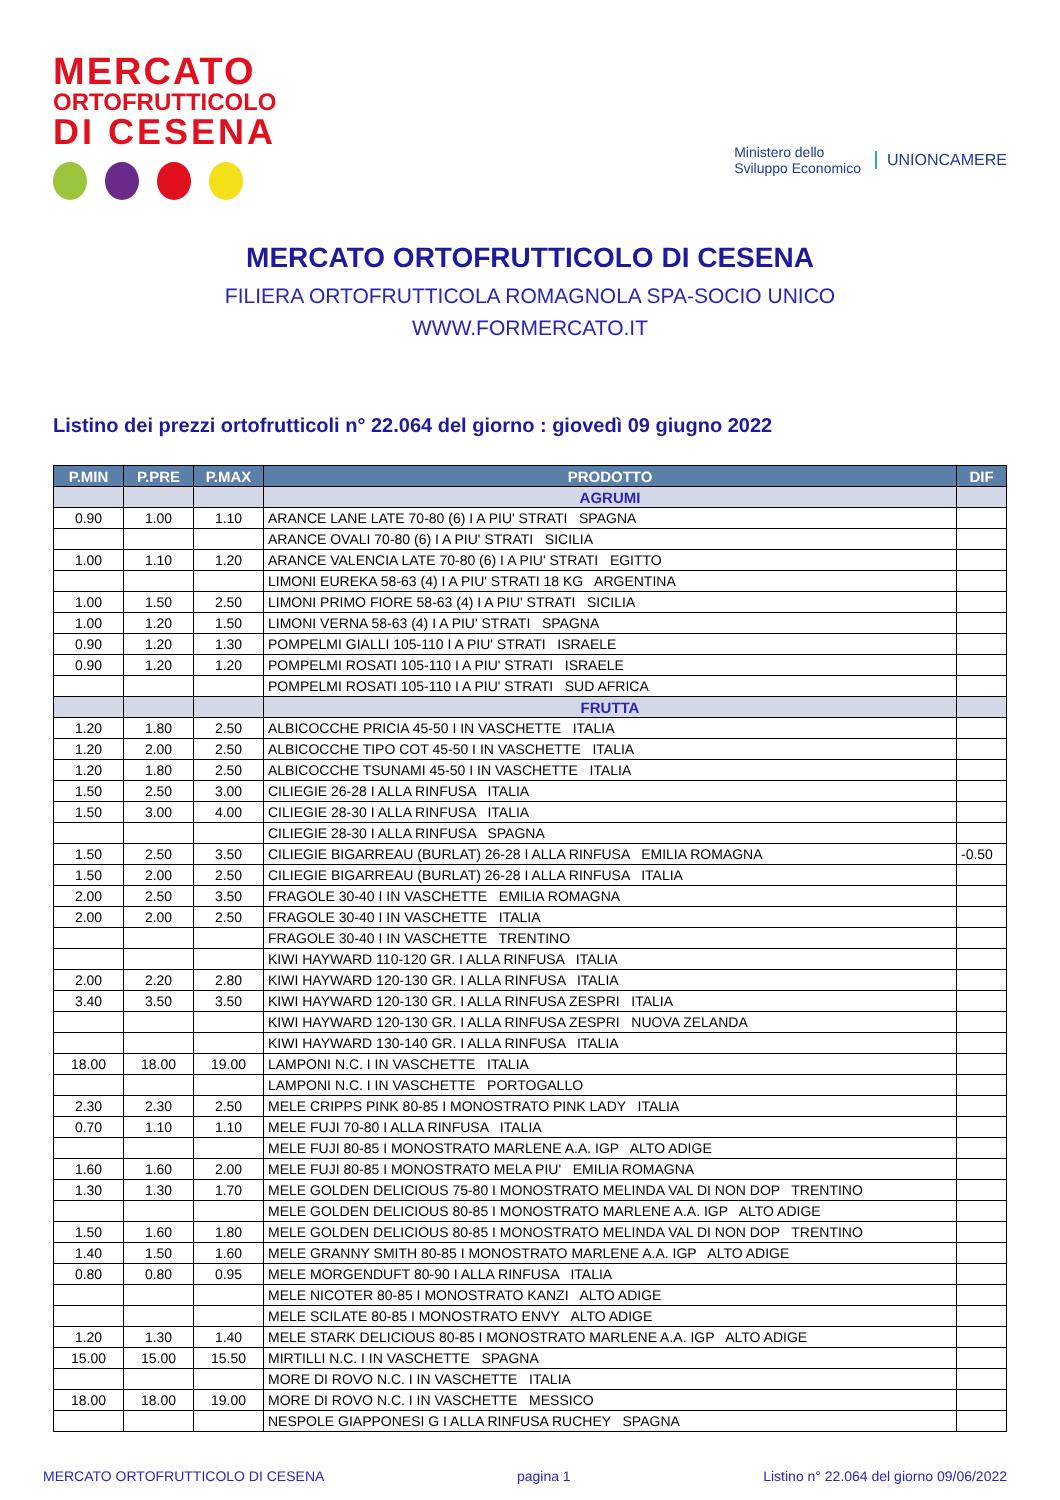MERCATO
ORTOFRUTTICOLO
DI CESENA
Ministero dello
Sviluppo Economico
UNIONCAMERE
MERCATO ORTOFRUTTICOLO DI CESENA
FILIERA ORTOFRUTTICOLA ROMAGNOLA SPA-SOCIO UNICO
WWW.FORMERCATO.IT
Listino dei prezzi ortofrutticoli n° 22.064 del giorno : giovedì 09 giugno 2022
| P.MIN | P.PRE | P.MAX | PRODOTTO | DIF |
| --- | --- | --- | --- | --- |
| | | | AGRUMI | |
| 0.90 | 1.00 | 1.10 | ARANCE LANE LATE 70-80 (6) I A PIU' STRATI SPAGNA | |
| | | | ARANCE OVALI 70-80 (6) I A PIU' STRATI SICILIA | |
| 1.00 | 1.10 | 1.20 | ARANCE VALENCIA LATE 70-80 (6) I A PIU' STRATI EGITTO | |
| | | | LIMONI EUREKA 58-63 (4) I A PIU' STRATI 18 KG ARGENTINA | |
| 1.00 | 1.50 | 2.50 | LIMONI PRIMO FIORE 58-63 (4) I A PIU' STRATI SICILIA | |
| 1.00 | 1.20 | 1.50 | LIMONI VERNA 58-63 (4) I A PIU' STRATI SPAGNA | |
| 0.90 | 1.20 | 1.30 | POMPELMI GIALLI 105-110 I A PIU' STRATI ISRAELE | |
| 0.90 | 1.20 | 1.20 | POMPELMI ROSATI 105-110 I A PIU' STRATI ISRAELE | |
| | | | POMPELMI ROSATI 105-110 I A PIU' STRATI SUD AFRICA | |
| | | | FRUTTA | |
| 1.20 | 1.80 | 2.50 | ALBICOCCHE PRICIA 45-50 I IN VASCHETTE ITALIA | |
| 1.20 | 2.00 | 2.50 | ALBICOCCHE TIPO COT 45-50 I IN VASCHETTE ITALIA | |
| 1.20 | 1.80 | 2.50 | ALBICOCCHE TSUNAMI 45-50 I IN VASCHETTE ITALIA | |
| 1.50 | 2.50 | 3.00 | CILIEGIE 26-28 I ALLA RINFUSA ITALIA | |
| 1.50 | 3.00 | 4.00 | CILIEGIE 28-30 I ALLA RINFUSA ITALIA | |
| | | | CILIEGIE 28-30 I ALLA RINFUSA SPAGNA | |
| 1.50 | 2.50 | 3.50 | CILIEGIE BIGARREAU (BURLAT) 26-28 I ALLA RINFUSA EMILIA ROMAGNA | -0.50 |
| 1.50 | 2.00 | 2.50 | CILIEGIE BIGARREAU (BURLAT) 26-28 I ALLA RINFUSA ITALIA | |
| 2.00 | 2.50 | 3.50 | FRAGOLE 30-40 I IN VASCHETTE EMILIA ROMAGNA | |
| 2.00 | 2.00 | 2.50 | FRAGOLE 30-40 I IN VASCHETTE ITALIA | |
| | | | FRAGOLE 30-40 I IN VASCHETTE TRENTINO | |
| | | | KIWI HAYWARD 110-120 GR. I ALLA RINFUSA ITALIA | |
| 2.00 | 2.20 | 2.80 | KIWI HAYWARD 120-130 GR. I ALLA RINFUSA ITALIA | |
| 3.40 | 3.50 | 3.50 | KIWI HAYWARD 120-130 GR. I ALLA RINFUSA ZESPRI ITALIA | |
| | | | KIWI HAYWARD 120-130 GR. I ALLA RINFUSA ZESPRI NUOVA ZELANDA | |
| | | | KIWI HAYWARD 130-140 GR. I ALLA RINFUSA ITALIA | |
| 18.00 | 18.00 | 19.00 | LAMPONI N.C. I IN VASCHETTE ITALIA | |
| | | | LAMPONI N.C. I IN VASCHETTE PORTOGALLO | |
| 2.30 | 2.30 | 2.50 | MELE CRIPPS PINK 80-85 I MONOSTRATO PINK LADY ITALIA | |
| 0.70 | 1.10 | 1.10 | MELE FUJI 70-80 I ALLA RINFUSA ITALIA | |
| | | | MELE FUJI 80-85 I MONOSTRATO MARLENE A.A. IGP ALTO ADIGE | |
| 1.60 | 1.60 | 2.00 | MELE FUJI 80-85 I MONOSTRATO MELA PIU' EMILIA ROMAGNA | |
| 1.30 | 1.30 | 1.70 | MELE GOLDEN DELICIOUS 75-80 I MONOSTRATO MELINDA VAL DI NON DOP TRENTINO | |
| | | | MELE GOLDEN DELICIOUS 80-85 I MONOSTRATO MARLENE A.A. IGP ALTO ADIGE | |
| 1.50 | 1.60 | 1.80 | MELE GOLDEN DELICIOUS 80-85 I MONOSTRATO MELINDA VAL DI NON DOP TRENTINO | |
| 1.40 | 1.50 | 1.60 | MELE GRANNY SMITH 80-85 I MONOSTRATO MARLENE A.A. IGP ALTO ADIGE | |
| 0.80 | 0.80 | 0.95 | MELE MORGENDUFT 80-90 I ALLA RINFUSA ITALIA | |
| | | | MELE NICOTER 80-85 I MONOSTRATO KANZI ALTO ADIGE | |
| | | | MELE SCILATE 80-85 I MONOSTRATO ENVY ALTO ADIGE | |
| 1.20 | 1.30 | 1.40 | MELE STARK DELICIOUS 80-85 I MONOSTRATO MARLENE A.A. IGP ALTO ADIGE | |
| 15.00 | 15.00 | 15.50 | MIRTILLI N.C. I IN VASCHETTE SPAGNA | |
| | | | MORE DI ROVO N.C. I IN VASCHETTE ITALIA | |
| 18.00 | 18.00 | 19.00 | MORE DI ROVO N.C. I IN VASCHETTE MESSICO | |
| | | | NESPOLE GIAPPONESI G I ALLA RINFUSA RUCHEY SPAGNA | |
MERCATO ORTOFRUTTICOLO DI CESENA pagina 1 Listino n° 22.064 del giorno 09/06/2022